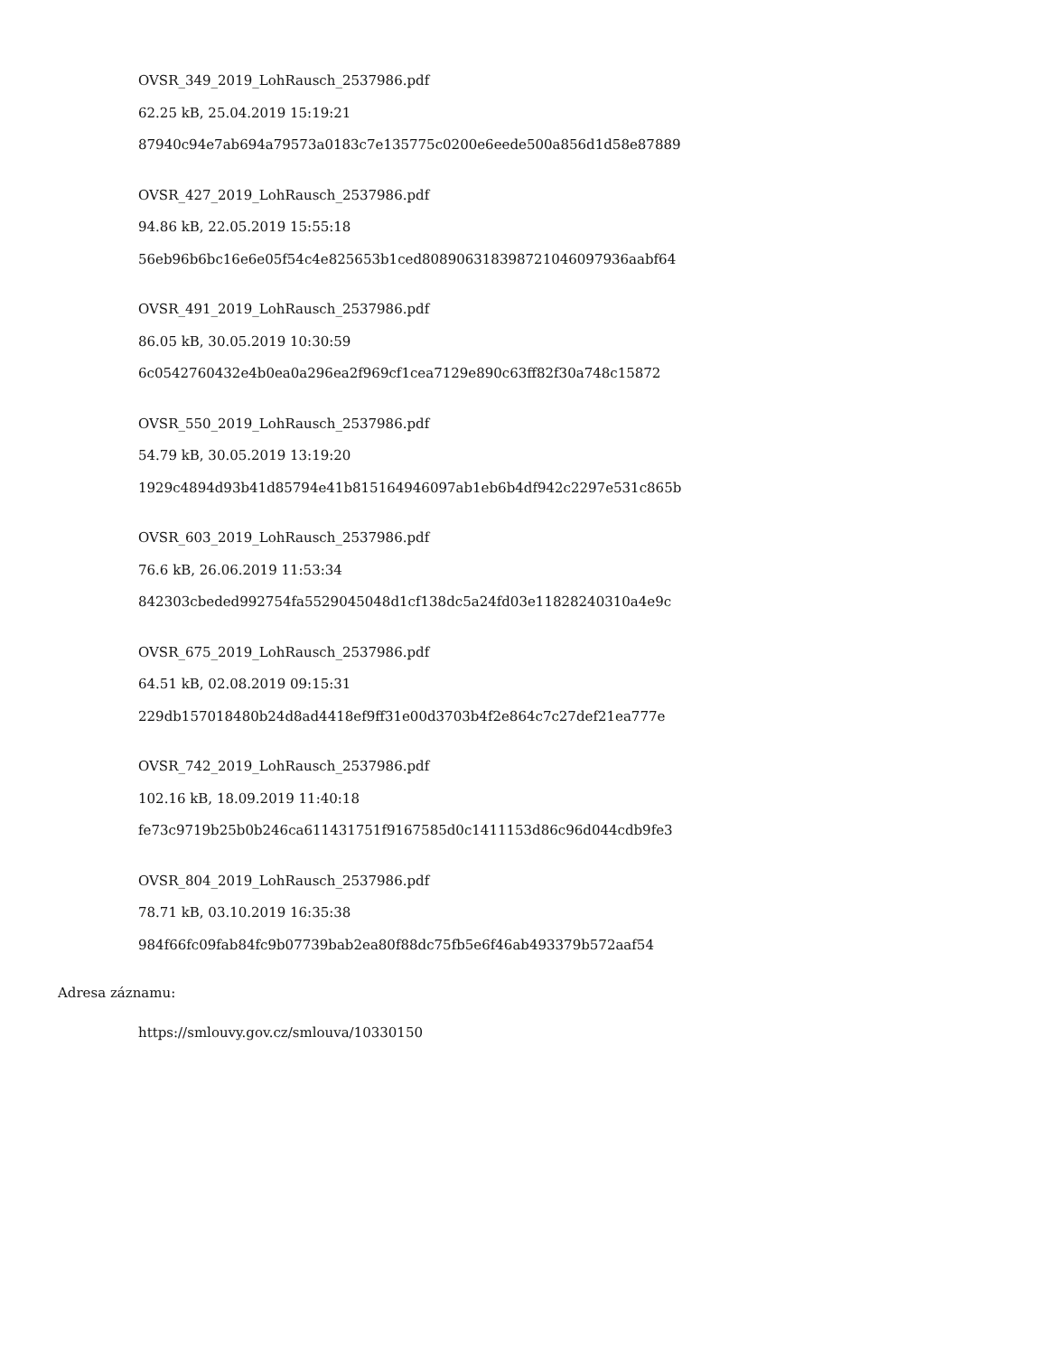OVSR_349_2019_LohRausch_2537986.pdf
62.25 kB, 25.04.2019 15:19:21
87940c94e7ab694a79573a0183c7e135775c0200e6eede500a856d1d58e87889
OVSR_427_2019_LohRausch_2537986.pdf
94.86 kB, 22.05.2019 15:55:18
56eb96b6bc16e6e05f54c4e825653b1ced808906318398721046097936aabf64
OVSR_491_2019_LohRausch_2537986.pdf
86.05 kB, 30.05.2019 10:30:59
6c0542760432e4b0ea0a296ea2f969cf1cea7129e890c63ff82f30a748c15872
OVSR_550_2019_LohRausch_2537986.pdf
54.79 kB, 30.05.2019 13:19:20
1929c4894d93b41d85794e41b815164946097ab1eb6b4df942c2297e531c865b
OVSR_603_2019_LohRausch_2537986.pdf
76.6 kB, 26.06.2019 11:53:34
842303cbeded992754fa5529045048d1cf138dc5a24fd03e11828240310a4e9c
OVSR_675_2019_LohRausch_2537986.pdf
64.51 kB, 02.08.2019 09:15:31
229db157018480b24d8ad4418ef9ff31e00d3703b4f2e864c7c27def21ea777e
OVSR_742_2019_LohRausch_2537986.pdf
102.16 kB, 18.09.2019 11:40:18
fe73c9719b25b0b246ca611431751f9167585d0c1411153d86c96d044cdb9fe3
OVSR_804_2019_LohRausch_2537986.pdf
78.71 kB, 03.10.2019 16:35:38
984f66fc09fab84fc9b07739bab2ea80f88dc75fb5e6f46ab493379b572aaf54
Adresa záznamu:
https://smlouvy.gov.cz/smlouva/10330150